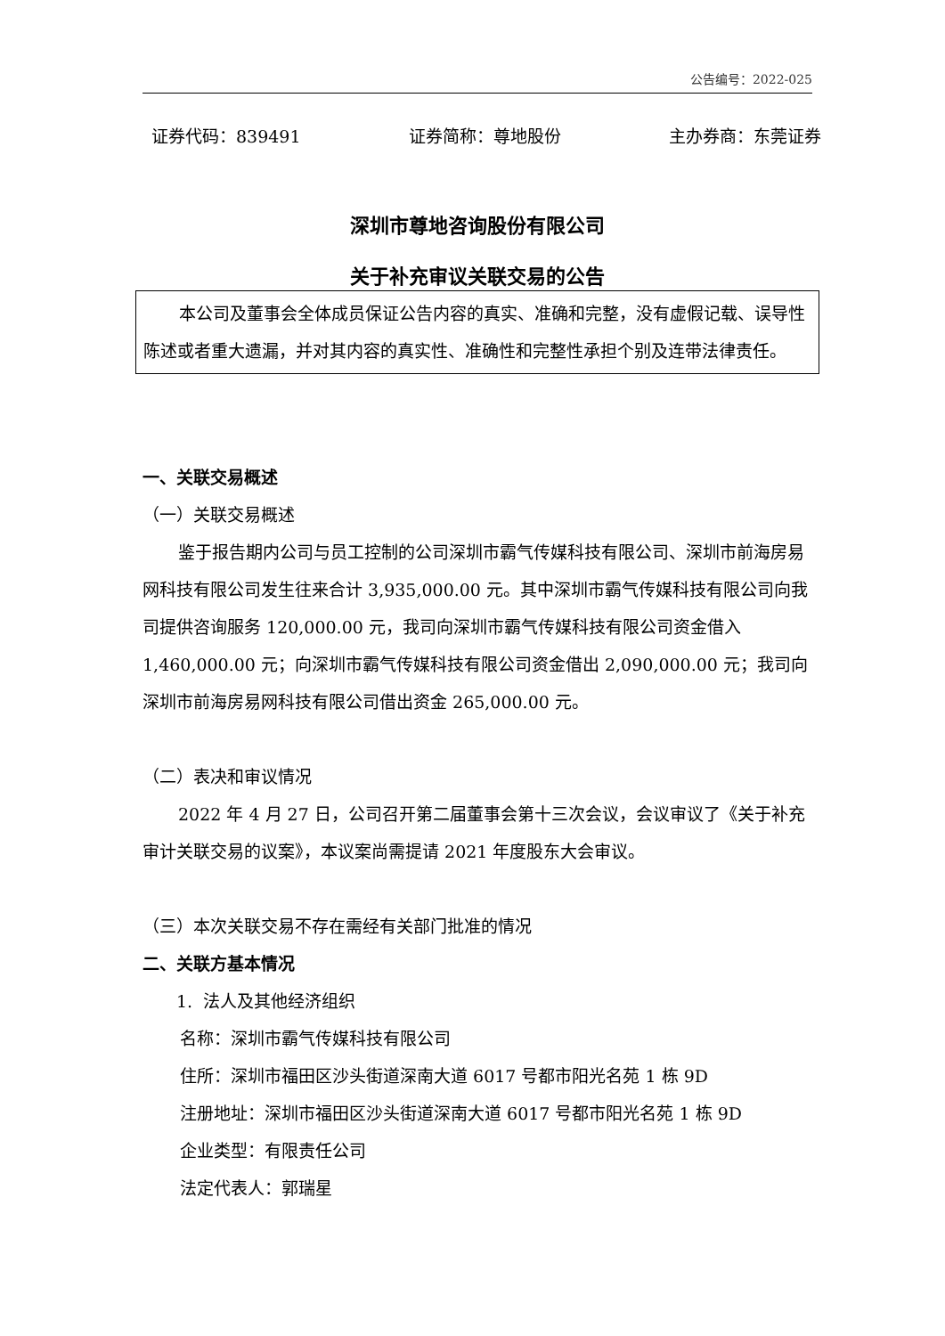公告编号：2022-025
证券代码：839491 证券简称：尊地股份 主办券商：东莞证券
深圳市尊地咨询股份有限公司
关于补充审议关联交易的公告
本公司及董事会全体成员保证公告内容的真实、准确和完整，没有虚假记载、误导性陈述或者重大遗漏，并对其内容的真实性、准确性和完整性承担个别及连带法律责任。
一、关联交易概述
（一）关联交易概述
鉴于报告期内公司与员工控制的公司深圳市霸气传媒科技有限公司、深圳市前海房易网科技有限公司发生往来合计 3,935,000.00 元。其中深圳市霸气传媒科技有限公司向我司提供咨询服务 120,000.00 元，我司向深圳市霸气传媒科技有限公司资金借入 1,460,000.00 元；向深圳市霸气传媒科技有限公司资金借出 2,090,000.00 元；我司向深圳市前海房易网科技有限公司借出资金 265,000.00 元。
（二）表决和审议情况
2022 年 4 月 27 日，公司召开第二届董事会第十三次会议，会议审议了《关于补充审计关联交易的议案》，本议案尚需提请 2021 年度股东大会审议。
（三）本次关联交易不存在需经有关部门批准的情况
二、关联方基本情况
1. 法人及其他经济组织
名称：深圳市霸气传媒科技有限公司
住所：深圳市福田区沙头街道深南大道 6017 号都市阳光名苑 1 栋 9D
注册地址：深圳市福田区沙头街道深南大道 6017 号都市阳光名苑 1 栋 9D
企业类型：有限责任公司
法定代表人：郭瑞星